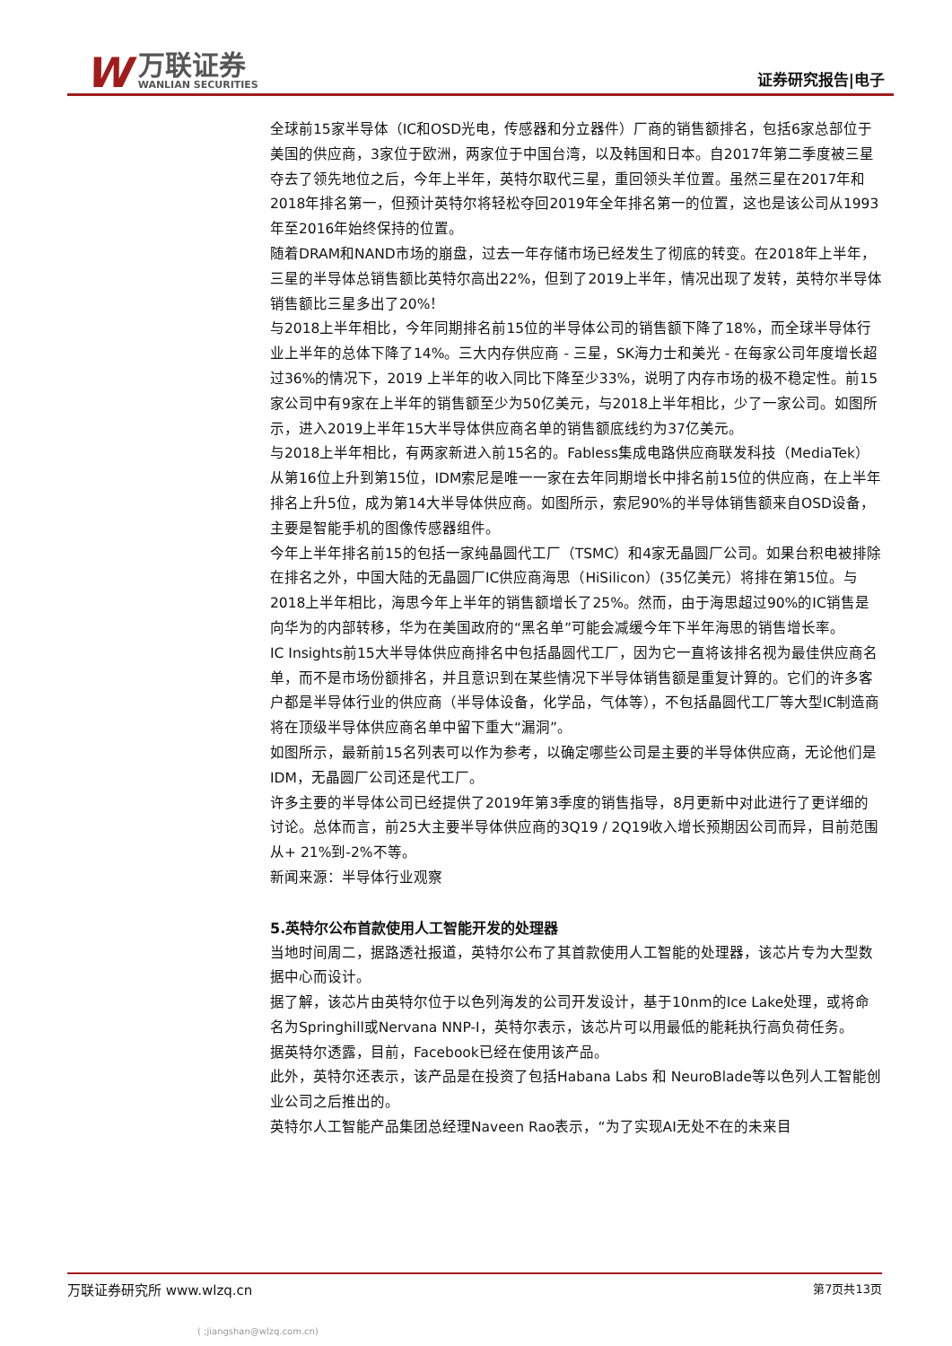W
万联证券
WANLIAN SECURITIES
证券研究报告|电子
全球前15家半导体（IC和OSD光电，传感器和分立器件）厂商的销售额排名，包括6家总部位于美国的供应商，3家位于欧洲，两家位于中国台湾，以及韩国和日本。自2017年第二季度被三星夺去了领先地位之后，今年上半年，英特尔取代三星，重回领头羊位置。虽然三星在2017年和2018年排名第一，但预计英特尔将轻松夺回2019年全年排名第一的位置，这也是该公司从1993年至2016年始终保持的位置。
随着DRAM和NAND市场的崩盘，过去一年存储市场已经发生了彻底的转变。在2018年上半年，三星的半导体总销售额比英特尔高出22%，但到了2019上半年，情况出现了发转，英特尔半导体销售额比三星多出了20%！
与2018上半年相比，今年同期排名前15位的半导体公司的销售额下降了18%，而全球半导体行业上半年的总体下降了14%。三大内存供应商 - 三星，SK海力士和美光 - 在每家公司年度增长超过36%的情况下，2019 上半年的收入同比下降至少33%，说明了内存市场的极不稳定性。前15家公司中有9家在上半年的销售额至少为50亿美元，与2018上半年相比，少了一家公司。如图所示，进入2019上半年15大半导体供应商名单的销售额底线约为37亿美元。
与2018上半年相比，有两家新进入前15名的。Fabless集成电路供应商联发科技（MediaTek）从第16位上升到第15位，IDM索尼是唯一一家在去年同期增长中排名前15位的供应商，在上半年排名上升5位，成为第14大半导体供应商。如图所示，索尼90%的半导体销售额来自OSD设备，主要是智能手机的图像传感器组件。
今年上半年排名前15的包括一家纯晶圆代工厂（TSMC）和4家无晶圆厂公司。如果台积电被排除在排名之外，中国大陆的无晶圆厂IC供应商海思（HiSilicon）(35亿美元）将排在第15位。与2018上半年相比，海思今年上半年的销售额增长了25%。然而，由于海思超过90%的IC销售是向华为的内部转移，华为在美国政府的“黑名单”可能会减缓今年下半年海思的销售增长率。
IC Insights前15大半导体供应商排名中包括晶圆代工厂，因为它一直将该排名视为最佳供应商名单，而不是市场份额排名，并且意识到在某些情况下半导体销售额是重复计算的。它们的许多客户都是半导体行业的供应商（半导体设备，化学品，气体等），不包括晶圆代工厂等大型IC制造商将在顶级半导体供应商名单中留下重大“漏洞”。
如图所示，最新前15名列表可以作为参考，以确定哪些公司是主要的半导体供应商，无论他们是IDM，无晶圆厂公司还是代工厂。
许多主要的半导体公司已经提供了2019年第3季度的销售指导，8月更新中对此进行了更详细的讨论。总体而言，前25大主要半导体供应商的3Q19 / 2Q19收入增长预期因公司而异，目前范围从+ 21%到-2%不等。
新闻来源：半导体行业观察
5.英特尔公布首款使用人工智能开发的处理器
当地时间周二，据路透社报道，英特尔公布了其首款使用人工智能的处理器，该芯片专为大型数据中心而设计。
据了解，该芯片由英特尔位于以色列海发的公司开发设计，基于10nm的Ice Lake处理，或将命名为Springhill或Nervana NNP-I，英特尔表示，该芯片可以用最低的能耗执行高负荷任务。
据英特尔透露，目前，Facebook已经在使用该产品。
此外，英特尔还表示，该产品是在投资了包括Habana Labs 和 NeuroBlade等以色列人工智能创业公司之后推出的。
英特尔人工智能产品集团总经理Naveen Rao表示，“为了实现AI无处不在的未来目
万联证券研究所 www.wlzq.cn 第7页共13页
( ;jiangshan@wlzq.com.cn)